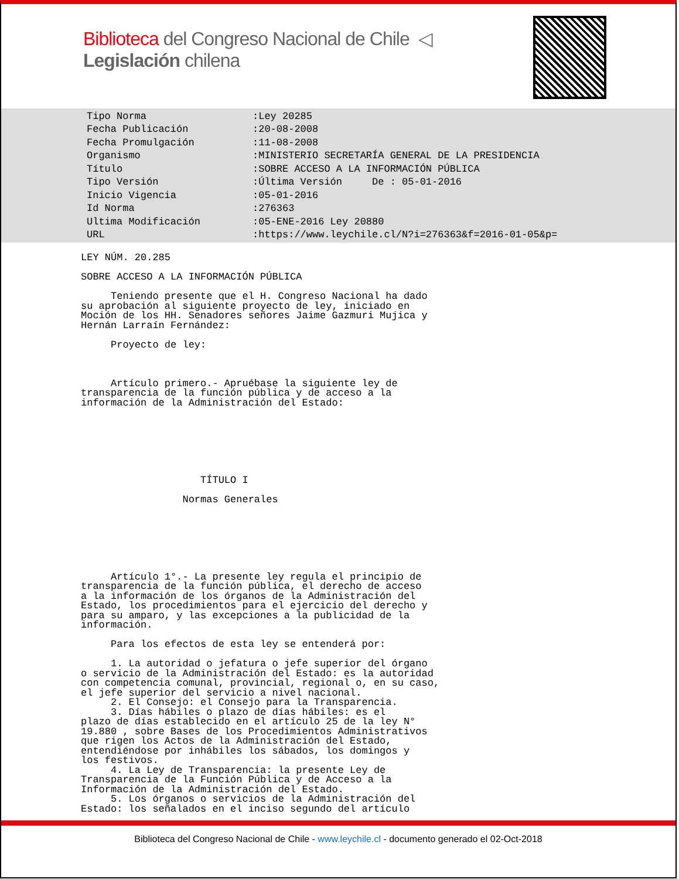Biblioteca del Congreso Nacional de Chile ◁ Legislación chilena
| Tipo Norma | :Ley 20285 |
| Fecha Publicación | :20-08-2008 |
| Fecha Promulgación | :11-08-2008 |
| Organismo | :MINISTERIO SECRETARÍA GENERAL DE LA PRESIDENCIA |
| Título | :SOBRE ACCESO A LA INFORMACIÓN PÚBLICA |
| Tipo Versión | :Última Versión De : 05-01-2016 |
| Inicio Vigencia | :05-01-2016 |
| Id Norma | :276363 |
| Ultima Modificación | :05-ENE-2016 Ley 20880 |
| URL | :https://www.leychile.cl/N?i=276363&f=2016-01-05&p= |
LEY NÚM. 20.285 SOBRE ACCESO A LA INFORMACIÓN PÚBLICA Teniendo presente que el H. Congreso Nacional ha dado su aprobación al siguiente proyecto de ley, iniciado en Moción de los HH. Senadores señores Jaime Gazmuri Mujica y Hernán Larraín Fernández: Proyecto de ley: Artículo primero.- Apruébase la siguiente ley de transparencia de la función pública y de acceso a la información de la Administración del Estado: TÍTULO I Normas Generales Artículo 1°.- La presente ley regula el principio de transparencia de la función pública, el derecho de acceso a la información de los órganos de la Administración del Estado, los procedimientos para el ejercicio del derecho y para su amparo, y las excepciones a la publicidad de la información. Para los efectos de esta ley se entenderá por: 1. La autoridad o jefatura o jefe superior del órgano o servicio de la Administración del Estado: es la autoridad con competencia comunal, provincial, regional o, en su caso, el jefe superior del servicio a nivel nacional. 2. El Consejo: el Consejo para la Transparencia. 3. Días hábiles o plazo de días hábiles: es el plazo de días establecido en el artículo 25 de la ley N° 19.880 , sobre Bases de los Procedimientos Administrativos que rigen los Actos de la Administración del Estado, entendiéndose por inhábiles los sábados, los domingos y los festivos. 4. La Ley de Transparencia: la presente Ley de Transparencia de la Función Pública y de Acceso a la Información de la Administración del Estado. 5. Los órganos o servicios de la Administración del Estado: los señalados en el inciso segundo del artículo
Biblioteca del Congreso Nacional de Chile - www.leychile.cl - documento generado el 02-Oct-2018